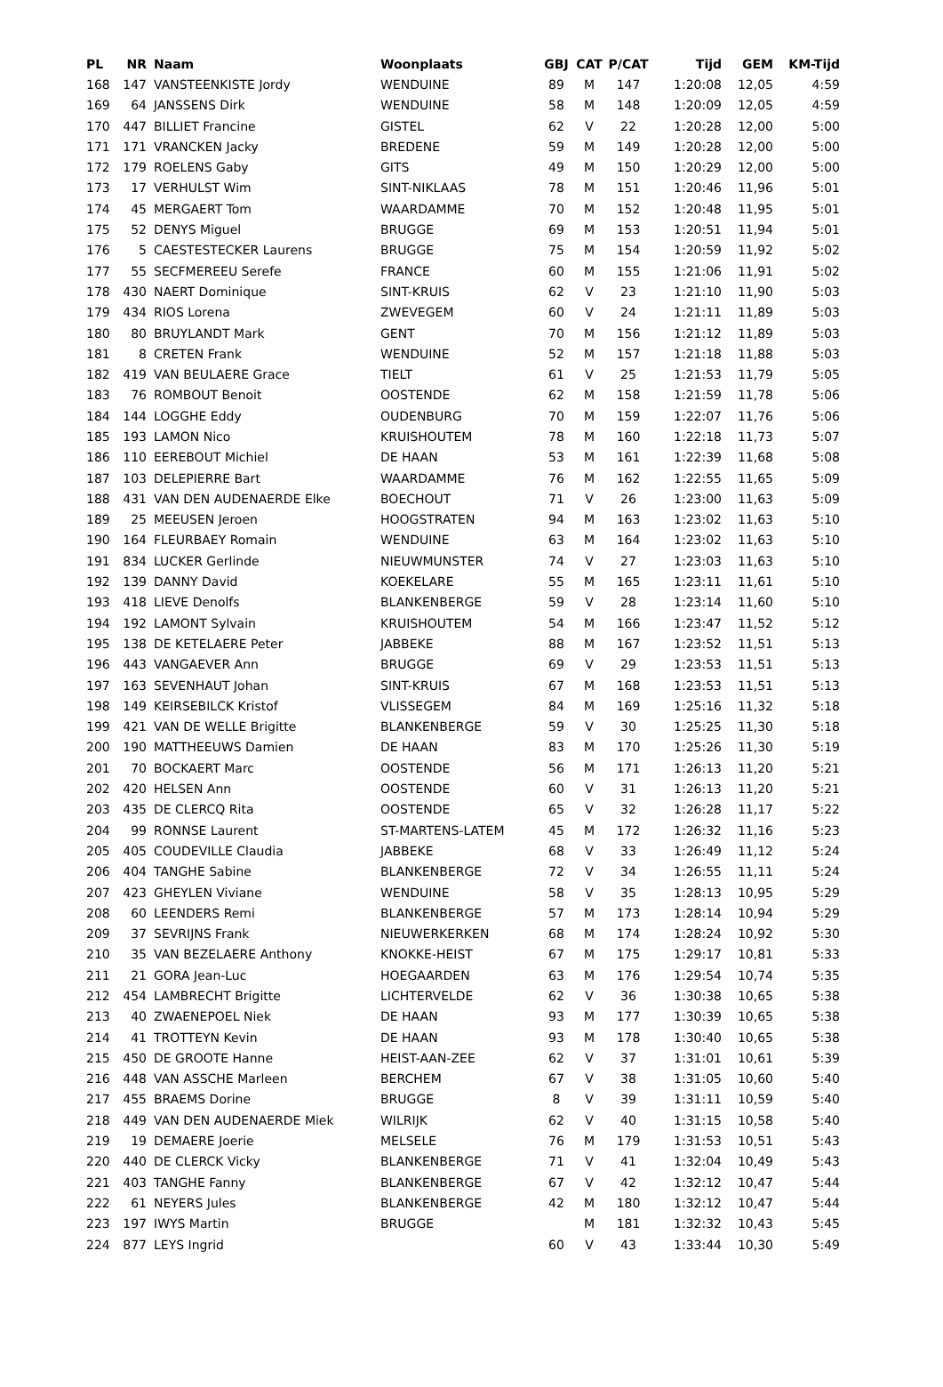| PL | NR | Naam | Woonplaats | GBJ | CAT | P/CAT | Tijd | GEM | KM-Tijd |
| --- | --- | --- | --- | --- | --- | --- | --- | --- | --- |
| 168 | 147 | VANSTEENKISTE Jordy | WENDUINE | 89 | M | 147 | 1:20:08 | 12,05 | 4:59 |
| 169 | 64 | JANSSENS Dirk | WENDUINE | 58 | M | 148 | 1:20:09 | 12,05 | 4:59 |
| 170 | 447 | BILLIET Francine | GISTEL | 62 | V | 22 | 1:20:28 | 12,00 | 5:00 |
| 171 | 171 | VRANCKEN Jacky | BREDENE | 59 | M | 149 | 1:20:28 | 12,00 | 5:00 |
| 172 | 179 | ROELENS Gaby | GITS | 49 | M | 150 | 1:20:29 | 12,00 | 5:00 |
| 173 | 17 | VERHULST Wim | SINT-NIKLAAS | 78 | M | 151 | 1:20:46 | 11,96 | 5:01 |
| 174 | 45 | MERGAERT Tom | WAARDAMME | 70 | M | 152 | 1:20:48 | 11,95 | 5:01 |
| 175 | 52 | DENYS Miguel | BRUGGE | 69 | M | 153 | 1:20:51 | 11,94 | 5:01 |
| 176 | 5 | CAESTESTECKER Laurens | BRUGGE | 75 | M | 154 | 1:20:59 | 11,92 | 5:02 |
| 177 | 55 | SECFMEREEU Serefe | FRANCE | 60 | M | 155 | 1:21:06 | 11,91 | 5:02 |
| 178 | 430 | NAERT Dominique | SINT-KRUIS | 62 | V | 23 | 1:21:10 | 11,90 | 5:03 |
| 179 | 434 | RIOS Lorena | ZWEVEGEM | 60 | V | 24 | 1:21:11 | 11,89 | 5:03 |
| 180 | 80 | BRUYLANDT Mark | GENT | 70 | M | 156 | 1:21:12 | 11,89 | 5:03 |
| 181 | 8 | CRETEN Frank | WENDUINE | 52 | M | 157 | 1:21:18 | 11,88 | 5:03 |
| 182 | 419 | VAN BEULAERE Grace | TIELT | 61 | V | 25 | 1:21:53 | 11,79 | 5:05 |
| 183 | 76 | ROMBOUT Benoit | OOSTENDE | 62 | M | 158 | 1:21:59 | 11,78 | 5:06 |
| 184 | 144 | LOGGHE Eddy | OUDENBURG | 70 | M | 159 | 1:22:07 | 11,76 | 5:06 |
| 185 | 193 | LAMON Nico | KRUISHOUTEM | 78 | M | 160 | 1:22:18 | 11,73 | 5:07 |
| 186 | 110 | EEREBOUT Michiel | DE HAAN | 53 | M | 161 | 1:22:39 | 11,68 | 5:08 |
| 187 | 103 | DELEPIERRE Bart | WAARDAMME | 76 | M | 162 | 1:22:55 | 11,65 | 5:09 |
| 188 | 431 | VAN DEN AUDENAERDE Elke | BOECHOUT | 71 | V | 26 | 1:23:00 | 11,63 | 5:09 |
| 189 | 25 | MEEUSEN Jeroen | HOOGSTRATEN | 94 | M | 163 | 1:23:02 | 11,63 | 5:10 |
| 190 | 164 | FLEURBAEY Romain | WENDUINE | 63 | M | 164 | 1:23:02 | 11,63 | 5:10 |
| 191 | 834 | LUCKER Gerlinde | NIEUWMUNSTER | 74 | V | 27 | 1:23:03 | 11,63 | 5:10 |
| 192 | 139 | DANNY David | KOEKELARE | 55 | M | 165 | 1:23:11 | 11,61 | 5:10 |
| 193 | 418 | LIEVE Denolfs | BLANKENBERGE | 59 | V | 28 | 1:23:14 | 11,60 | 5:10 |
| 194 | 192 | LAMONT Sylvain | KRUISHOUTEM | 54 | M | 166 | 1:23:47 | 11,52 | 5:12 |
| 195 | 138 | DE KETELAERE Peter | JABBEKE | 88 | M | 167 | 1:23:52 | 11,51 | 5:13 |
| 196 | 443 | VANGAEVER Ann | BRUGGE | 69 | V | 29 | 1:23:53 | 11,51 | 5:13 |
| 197 | 163 | SEVENHAUT Johan | SINT-KRUIS | 67 | M | 168 | 1:23:53 | 11,51 | 5:13 |
| 198 | 149 | KEIRSEBILCK Kristof | VLISSEGEM | 84 | M | 169 | 1:25:16 | 11,32 | 5:18 |
| 199 | 421 | VAN DE WELLE Brigitte | BLANKENBERGE | 59 | V | 30 | 1:25:25 | 11,30 | 5:18 |
| 200 | 190 | MATTHEEUWS Damien | DE HAAN | 83 | M | 170 | 1:25:26 | 11,30 | 5:19 |
| 201 | 70 | BOCKAERT Marc | OOSTENDE | 56 | M | 171 | 1:26:13 | 11,20 | 5:21 |
| 202 | 420 | HELSEN Ann | OOSTENDE | 60 | V | 31 | 1:26:13 | 11,20 | 5:21 |
| 203 | 435 | DE CLERCQ Rita | OOSTENDE | 65 | V | 32 | 1:26:28 | 11,17 | 5:22 |
| 204 | 99 | RONNSE Laurent | ST-MARTENS-LATEM | 45 | M | 172 | 1:26:32 | 11,16 | 5:23 |
| 205 | 405 | COUDEVILLE Claudia | JABBEKE | 68 | V | 33 | 1:26:49 | 11,12 | 5:24 |
| 206 | 404 | TANGHE Sabine | BLANKENBERGE | 72 | V | 34 | 1:26:55 | 11,11 | 5:24 |
| 207 | 423 | GHEYLEN Viviane | WENDUINE | 58 | V | 35 | 1:28:13 | 10,95 | 5:29 |
| 208 | 60 | LEENDERS Remi | BLANKENBERGE | 57 | M | 173 | 1:28:14 | 10,94 | 5:29 |
| 209 | 37 | SEVRIJNS Frank | NIEUWERKERKEN | 68 | M | 174 | 1:28:24 | 10,92 | 5:30 |
| 210 | 35 | VAN BEZELAERE Anthony | KNOKKE-HEIST | 67 | M | 175 | 1:29:17 | 10,81 | 5:33 |
| 211 | 21 | GORA Jean-Luc | HOEGAARDEN | 63 | M | 176 | 1:29:54 | 10,74 | 5:35 |
| 212 | 454 | LAMBRECHT Brigitte | LICHTERVELDE | 62 | V | 36 | 1:30:38 | 10,65 | 5:38 |
| 213 | 40 | ZWAENEPOEL Niek | DE HAAN | 93 | M | 177 | 1:30:39 | 10,65 | 5:38 |
| 214 | 41 | TROTTEYN Kevin | DE HAAN | 93 | M | 178 | 1:30:40 | 10,65 | 5:38 |
| 215 | 450 | DE GROOTE Hanne | HEIST-AAN-ZEE | 62 | V | 37 | 1:31:01 | 10,61 | 5:39 |
| 216 | 448 | VAN ASSCHE Marleen | BERCHEM | 67 | V | 38 | 1:31:05 | 10,60 | 5:40 |
| 217 | 455 | BRAEMS Dorine | BRUGGE | 8 | V | 39 | 1:31:11 | 10,59 | 5:40 |
| 218 | 449 | VAN DEN AUDENAERDE Miek | WILRIJK | 62 | V | 40 | 1:31:15 | 10,58 | 5:40 |
| 219 | 19 | DEMAERE Joerie | MELSELE | 76 | M | 179 | 1:31:53 | 10,51 | 5:43 |
| 220 | 440 | DE CLERCK Vicky | BLANKENBERGE | 71 | V | 41 | 1:32:04 | 10,49 | 5:43 |
| 221 | 403 | TANGHE Fanny | BLANKENBERGE | 67 | V | 42 | 1:32:12 | 10,47 | 5:44 |
| 222 | 61 | NEYERS Jules | BLANKENBERGE | 42 | M | 180 | 1:32:12 | 10,47 | 5:44 |
| 223 | 197 | IWYS Martin | BRUGGE | | M | 181 | 1:32:32 | 10,43 | 5:45 |
| 224 | 877 | LEYS Ingrid | | 60 | V | 43 | 1:33:44 | 10,30 | 5:49 |